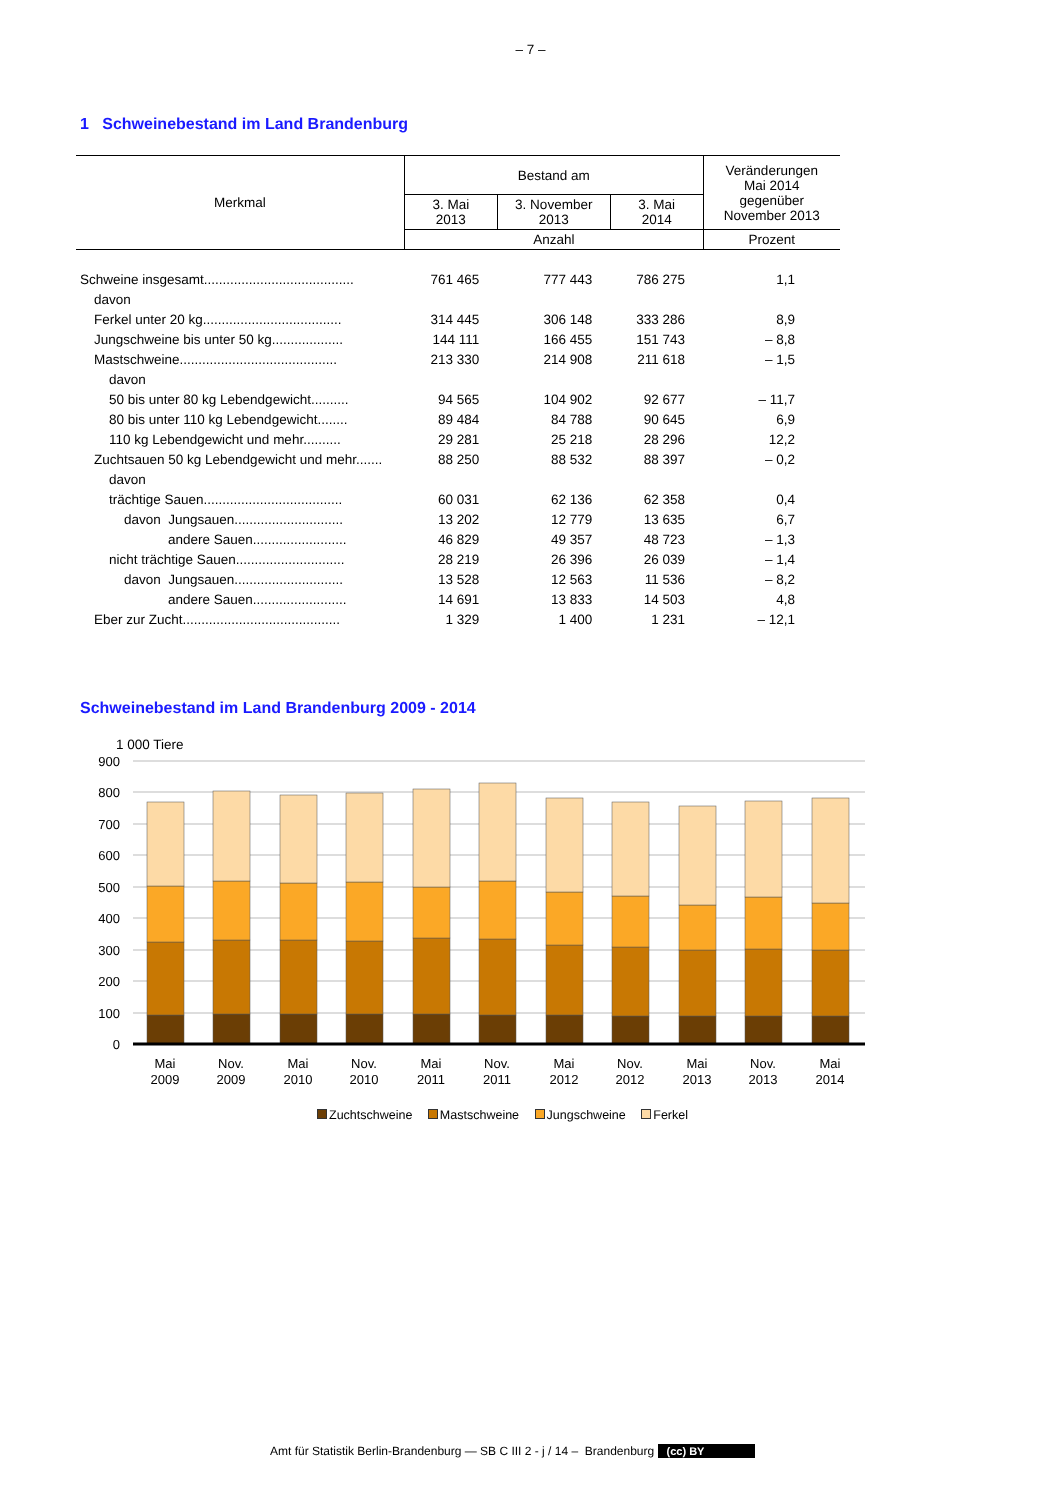– 7 –
1 Schweinebestand im Land Brandenburg
| Merkmal | Bestand am | | | Veränderungen Mai 2014 gegenüber November 2013 |
| --- | --- | --- | --- | --- |
| | 3. Mai 2013 | 3. November 2013 | 3. Mai 2014 | |
| | Anzahl | | | Prozent |
| Schweine insgesamt........................................ | 761 465 | 777 443 | 786 275 | 1,1 |
| davon | | | | |
| Ferkel unter 20 kg..................................... | 314 445 | 306 148 | 333 286 | 8,9 |
| Jungschweine bis unter 50 kg................... | 144 111 | 166 455 | 151 743 | – 8,8 |
| Mastschweine.......................................... | 213 330 | 214 908 | 211 618 | – 1,5 |
| davon | | | | |
| 50 bis unter 80 kg Lebendgewicht.......... | 94 565 | 104 902 | 92 677 | – 11,7 |
| 80 bis unter 110 kg Lebendgewicht........ | 89 484 | 84 788 | 90 645 | 6,9 |
| 110 kg Lebendgewicht und mehr.......... | 29 281 | 25 218 | 28 296 | 12,2 |
| Zuchtsauen 50 kg Lebendgewicht und mehr....... | 88 250 | 88 532 | 88 397 | – 0,2 |
| davon | | | | |
| trächtige Sauen..................................... | 60 031 | 62 136 | 62 358 | 0,4 |
| davon Jungsauen............................. | 13 202 | 12 779 | 13 635 | 6,7 |
| andere Sauen......................... | 46 829 | 49 357 | 48 723 | – 1,3 |
| nicht trächtige Sauen............................. | 28 219 | 26 396 | 26 039 | – 1,4 |
| davon Jungsauen............................. | 13 528 | 12 563 | 11 536 | – 8,2 |
| andere Sauen......................... | 14 691 | 13 833 | 14 503 | 4,8 |
| Eber zur Zucht.......................................... | 1 329 | 1 400 | 1 231 | – 12,1 |
Schweinebestand im Land Brandenburg 2009 - 2014
1 000 Tiere
900
800
700
600
500
400
300
200
100
0
Mai
2009
Nov.
2009
Mai
2010
Nov.
2010
Mai
2011
Nov.
2011
Mai
2012
Nov.
2012
Mai
2013
Nov.
2013
Mai
2014
Zuchtschweine Mastschweine Jungschweine Ferkel
Amt für Statistik Berlin-Brandenburg — SB C III 2 - j / 14 – Brandenburg (cc) BY